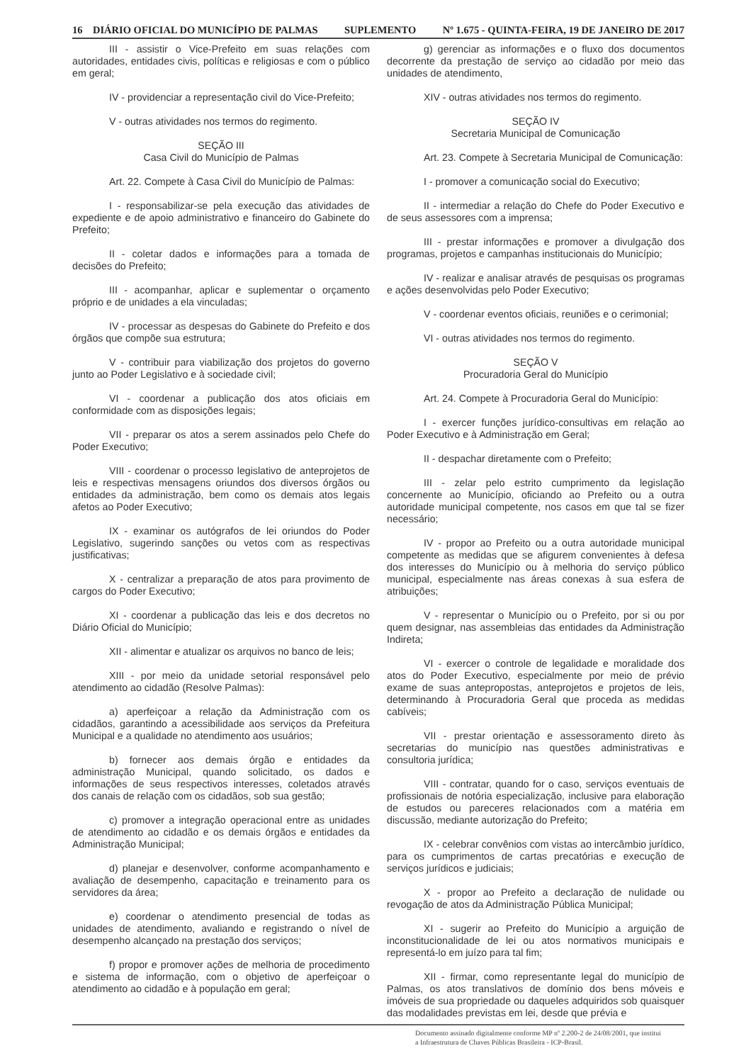16 DIÁRIO OFICIAL DO MUNICÍPIO DE PALMAS SUPLEMENTO Nº 1.675 - QUINTA-FEIRA, 19 DE JANEIRO DE 2017
III - assistir o Vice-Prefeito em suas relações com autoridades, entidades civis, políticas e religiosas e com o público em geral;
IV - providenciar a representação civil do Vice-Prefeito;
V - outras atividades nos termos do regimento.
SEÇÃO III
Casa Civil do Município de Palmas
Art. 22. Compete à Casa Civil do Município de Palmas:
I - responsabilizar-se pela execução das atividades de expediente e de apoio administrativo e financeiro do Gabinete do Prefeito;
II - coletar dados e informações para a tomada de decisões do Prefeito;
III - acompanhar, aplicar e suplementar o orçamento próprio e de unidades a ela vinculadas;
IV - processar as despesas do Gabinete do Prefeito e dos órgãos que compõe sua estrutura;
V - contribuir para viabilização dos projetos do governo junto ao Poder Legislativo e à sociedade civil;
VI - coordenar a publicação dos atos oficiais em conformidade com as disposições legais;
VII - preparar os atos a serem assinados pelo Chefe do Poder Executivo;
VIII - coordenar o processo legislativo de anteprojetos de leis e respectivas mensagens oriundos dos diversos órgãos ou entidades da administração, bem como os demais atos legais afetos ao Poder Executivo;
IX - examinar os autógrafos de lei oriundos do Poder Legislativo, sugerindo sanções ou vetos com as respectivas justificativas;
X - centralizar a preparação de atos para provimento de cargos do Poder Executivo;
XI - coordenar a publicação das leis e dos decretos no Diário Oficial do Município;
XII - alimentar e atualizar os arquivos no banco de leis;
XIII - por meio da unidade setorial responsável pelo atendimento ao cidadão (Resolve Palmas):
a) aperfeiçoar a relação da Administração com os cidadãos, garantindo a acessibilidade aos serviços da Prefeitura Municipal e a qualidade no atendimento aos usuários;
b) fornecer aos demais órgão e entidades da administração Municipal, quando solicitado, os dados e informações de seus respectivos interesses, coletados através dos canais de relação com os cidadãos, sob sua gestão;
c) promover a integração operacional entre as unidades de atendimento ao cidadão e os demais órgãos e entidades da Administração Municipal;
d) planejar e desenvolver, conforme acompanhamento e avaliação de desempenho, capacitação e treinamento para os servidores da área;
e) coordenar o atendimento presencial de todas as unidades de atendimento, avaliando e registrando o nível de desempenho alcançado na prestação dos serviços;
f) propor e promover ações de melhoria de procedimento e sistema de informação, com o objetivo de aperfeiçoar o atendimento ao cidadão e à população em geral;
g) gerenciar as informações e o fluxo dos documentos decorrente da prestação de serviço ao cidadão por meio das unidades de atendimento,
XIV - outras atividades nos termos do regimento.
SEÇÃO IV
Secretaria Municipal de Comunicação
Art. 23. Compete à Secretaria Municipal de Comunicação:
I - promover a comunicação social do Executivo;
II - intermediar a relação do Chefe do Poder Executivo e de seus assessores com a imprensa;
III - prestar informações e promover a divulgação dos programas, projetos e campanhas institucionais do Município;
IV - realizar e analisar através de pesquisas os programas e ações desenvolvidas pelo Poder Executivo;
V - coordenar eventos oficiais, reuniões e o cerimonial;
VI - outras atividades nos termos do regimento.
SEÇÃO V
Procuradoria Geral do Município
Art. 24. Compete à Procuradoria Geral do Município:
I - exercer funções jurídico-consultivas em relação ao Poder Executivo e à Administração em Geral;
II - despachar diretamente com o Prefeito;
III - zelar pelo estrito cumprimento da legislação concernente ao Município, oficiando ao Prefeito ou a outra autoridade municipal competente, nos casos em que tal se fizer necessário;
IV - propor ao Prefeito ou a outra autoridade municipal competente as medidas que se afigurem convenientes à defesa dos interesses do Município ou à melhoria do serviço público municipal, especialmente nas áreas conexas à sua esfera de atribuições;
V - representar o Município ou o Prefeito, por si ou por quem designar, nas assembleias das entidades da Administração Indireta;
VI - exercer o controle de legalidade e moralidade dos atos do Poder Executivo, especialmente por meio de prévio exame de suas antepropostas, anteprojetos e projetos de leis, determinando à Procuradoria Geral que proceda as medidas cabíveis;
VII - prestar orientação e assessoramento direto às secretarias do município nas questões administrativas e consultoria jurídica;
VIII - contratar, quando for o caso, serviços eventuais de profissionais de notória especialização, inclusive para elaboração de estudos ou pareceres relacionados com a matéria em discussão, mediante autorização do Prefeito;
IX - celebrar convênios com vistas ao intercâmbio jurídico, para os cumprimentos de cartas precatórias e execução de serviços jurídicos e judiciais;
X - propor ao Prefeito a declaração de nulidade ou revogação de atos da Administração Pública Municipal;
XI - sugerir ao Prefeito do Município a arguição de inconstitucionalidade de lei ou atos normativos municipais e representá-lo em juízo para tal fim;
XII - firmar, como representante legal do município de Palmas, os atos translativos de domínio dos bens móveis e imóveis de sua propriedade ou daqueles adquiridos sob quaisquer das modalidades previstas em lei, desde que prévia e
Documento assinado digitalmente conforme MP nº 2.200-2 de 24/08/2001, que institui
a Infraestrutura de Chaves Públicas Brasileira - ICP-Brasil.